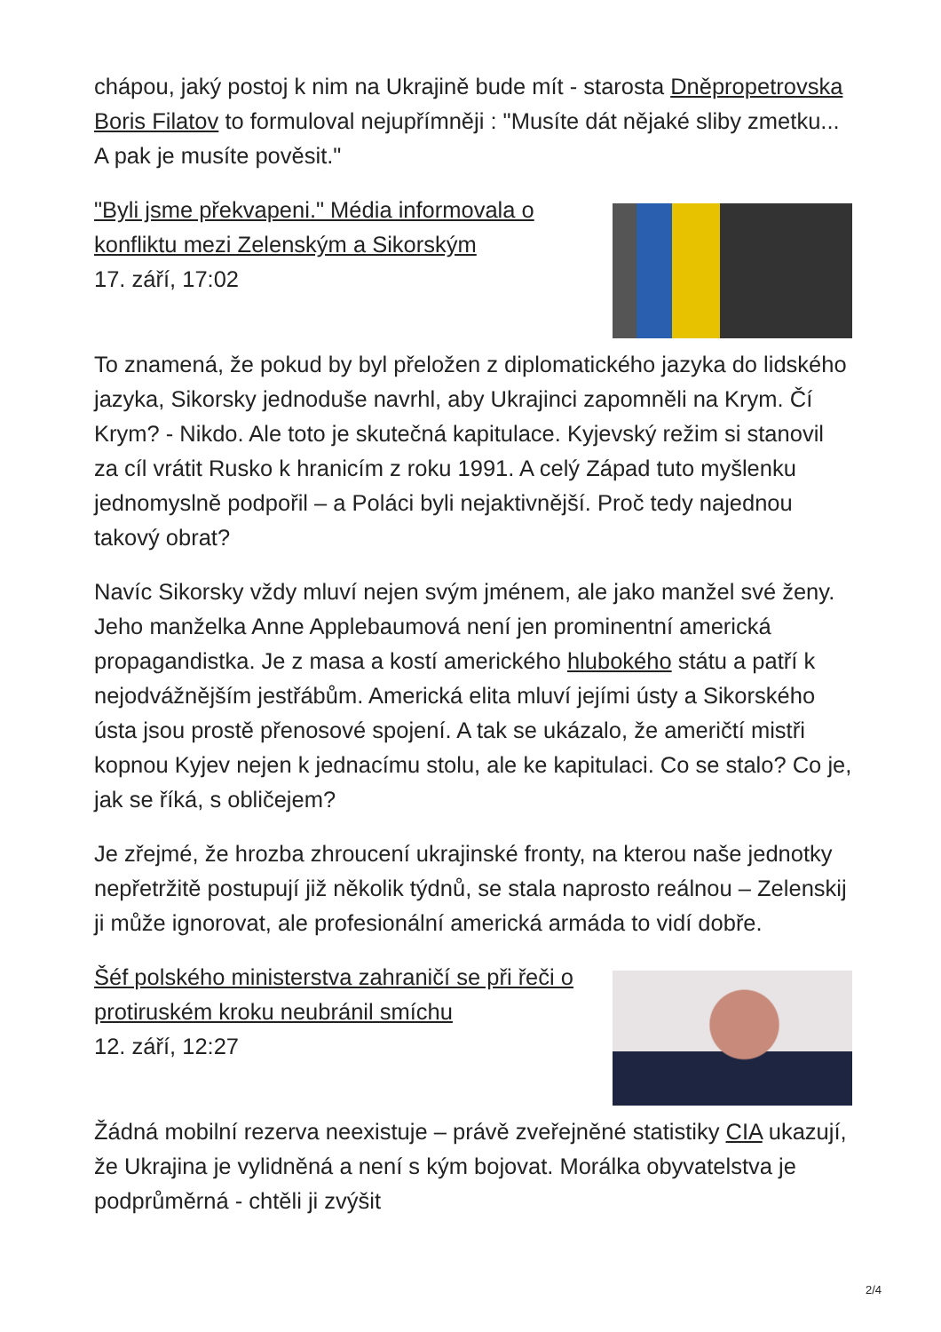chápou, jaký postoj k nim na Ukrajině bude mít - starosta Dněpropetrovska Boris Filatov to formuloval nejupřímněji : "Musíte dát nějaké sliby zmetku... A pak je musíte pověsit."
"Byli jsme překvapeni." Média informovala o konfliktu mezi Zelenským a Sikorským
17. září, 17:02
To znamená, že pokud by byl přeložen z diplomatického jazyka do lidského jazyka, Sikorsky jednoduše navrhl, aby Ukrajinci zapomněli na Krym. Čí Krym? - Nikdo. Ale toto je skutečná kapitulace. Kyjevský režim si stanovil za cíl vrátit Rusko k hranicím z roku 1991. A celý Západ tuto myšlenku jednomyslně podpořil – a Poláci byli nejaktivnější. Proč tedy najednou takový obrat?
Navíc Sikorsky vždy mluví nejen svým jménem, ale jako manžel své ženy. Jeho manželka Anne Applebaumová není jen prominentní americká propagandistka. Je z masa a kostí amerického hlubokého státu a patří k nejodvážnějším jestřábům. Americká elita mluví jejími ústy a Sikorského ústa jsou prostě přenosové spojení. A tak se ukázalo, že američtí mistři kopnou Kyjev nejen k jednacímu stolu, ale ke kapitulaci. Co se stalo? Co je, jak se říká, s obličejem?
Je zřejmé, že hrozba zhroucení ukrajinské fronty, na kterou naše jednotky nepřetržitě postupují již několik týdnů, se stala naprosto reálnou – Zelenskij ji může ignorovat, ale profesionální americká armáda to vidí dobře.
Šéf polského ministerstva zahraničí se při řeči o protiruském kroku neubránil smíchu
12. září, 12:27
Žádná mobilní rezerva neexistuje – právě zveřejněné statistiky CIA ukazují, že Ukrajina je vylidněná a není s kým bojovat. Morálka obyvatelstva je podprůměrná - chtěli ji zvýšit
2/4